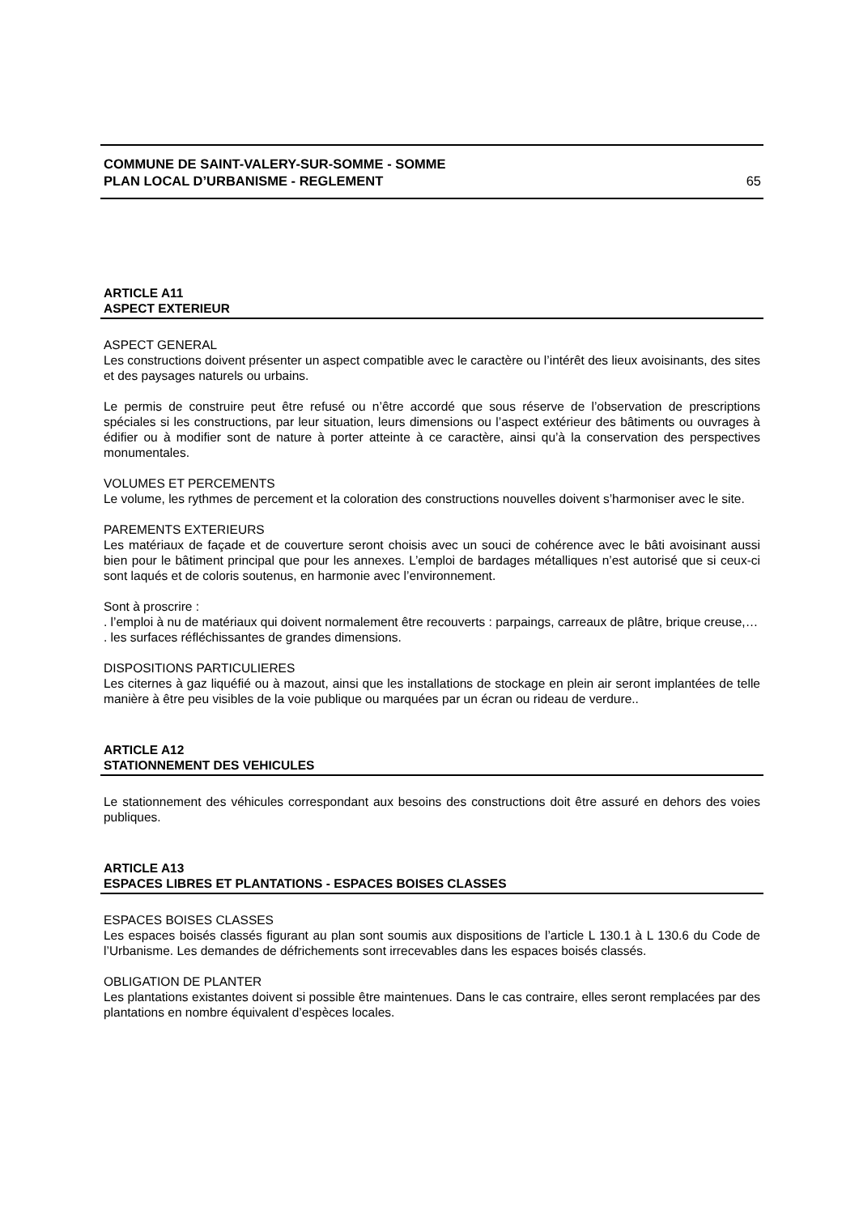COMMUNE DE SAINT-VALERY-SUR-SOMME - SOMME
PLAN LOCAL D’URBANISME - REGLEMENT
65
ARTICLE A11
ASPECT EXTERIEUR
ASPECT GENERAL
Les constructions doivent présenter un aspect compatible avec le caractère ou l’intérêt des lieux avoisinants, des sites et des paysages naturels ou urbains.
Le permis de construire peut être refusé ou n’être accordé que sous réserve de l’observation de prescriptions spéciales si les constructions, par leur situation, leurs dimensions ou l’aspect extérieur des bâtiments ou ouvrages à édifier ou à modifier sont de nature à porter atteinte à ce caractère, ainsi qu’à la conservation des perspectives monumentales.
VOLUMES ET PERCEMENTS
Le volume, les rythmes de percement et la coloration des constructions nouvelles doivent s’harmoniser avec le site.
PAREMENTS EXTERIEURS
Les matériaux de façade et de couverture seront choisis avec un souci de cohérence avec le bâti avoisinant aussi bien pour le bâtiment principal que pour les annexes. L’emploi de bardages métalliques n’est autorisé que si ceux-ci sont laqués et de coloris soutenus, en harmonie avec l’environnement.
Sont à proscrire :
. l’emploi à nu de matériaux qui doivent normalement être recouverts : parpaings, carreaux de plâtre, brique creuse,…
. les surfaces réfléchissantes de grandes dimensions.
DISPOSITIONS PARTICULIERES
Les citernes à gaz liquéfié ou à mazout, ainsi que les installations de stockage en plein air seront implantées de telle manière à être peu visibles de la voie publique ou marquées par un écran ou rideau de verdure..
ARTICLE A12
STATIONNEMENT DES VEHICULES
Le stationnement des véhicules correspondant aux besoins des constructions doit être assuré en dehors des voies publiques.
ARTICLE A13
ESPACES LIBRES ET PLANTATIONS - ESPACES BOISES CLASSES
ESPACES BOISES CLASSES
Les espaces boisés classés figurant au plan sont soumis aux dispositions de l’article L 130.1 à L 130.6 du Code de l’Urbanisme. Les demandes de défrichements sont irrecevables dans les espaces boisés classés.
OBLIGATION DE PLANTER
Les plantations existantes doivent si possible être maintenues. Dans le cas contraire, elles seront remplacées par des plantations en nombre équivalent d’espèces locales.